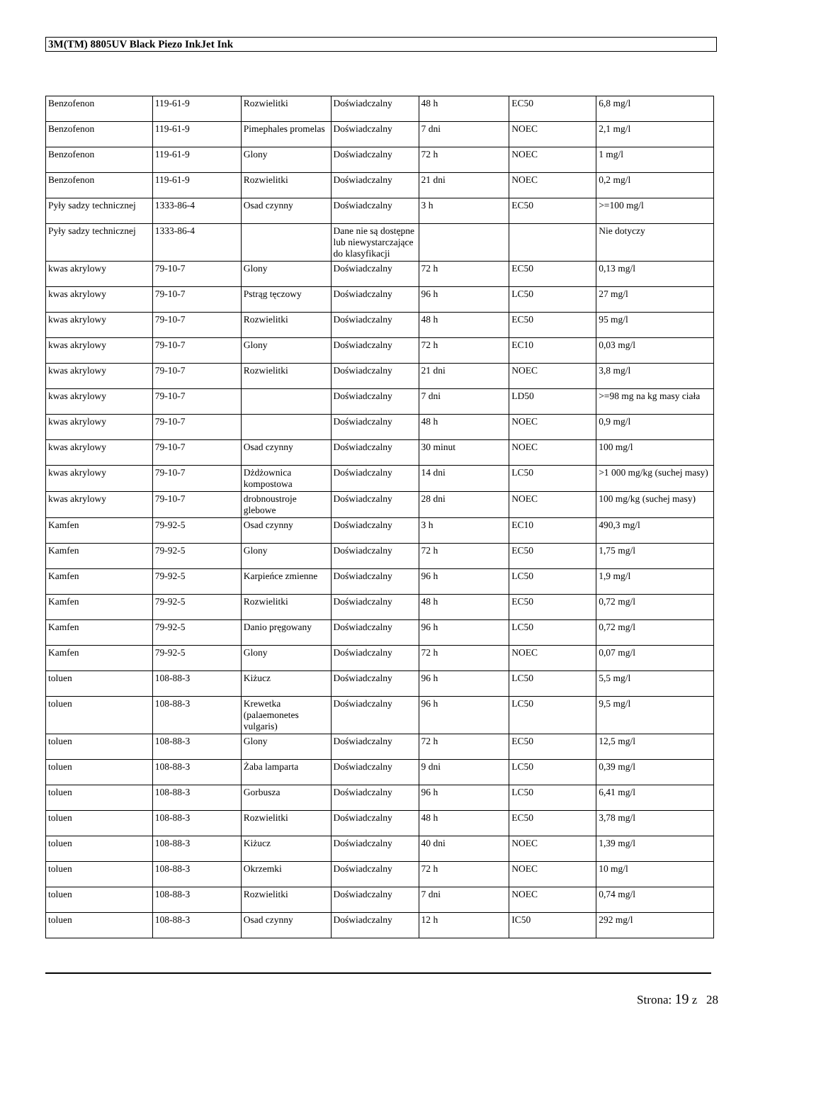3M(TM) 8805UV Black Piezo InkJet Ink
| Benzofenon | 119-61-9 | Rozwielitki | Doświadczalny | 48 h | EC50 | 6,8 mg/l |
| Benzofenon | 119-61-9 | Pimephales promelas | Doświadczalny | 7 dni | NOEC | 2,1 mg/l |
| Benzofenon | 119-61-9 | Glony | Doświadczalny | 72 h | NOEC | 1 mg/l |
| Benzofenon | 119-61-9 | Rozwielitki | Doświadczalny | 21 dni | NOEC | 0,2 mg/l |
| Pyły sadzy technicznej | 1333-86-4 | Osad czynny | Doświadczalny | 3 h | EC50 | >=100 mg/l |
| Pyły sadzy technicznej | 1333-86-4 | | Dane nie są dostępne lub niewystarczające do klasyfikacji | | | Nie dotyczy |
| kwas akrylowy | 79-10-7 | Glony | Doświadczalny | 72 h | EC50 | 0,13 mg/l |
| kwas akrylowy | 79-10-7 | Pstrąg tęczowy | Doświadczalny | 96 h | LC50 | 27 mg/l |
| kwas akrylowy | 79-10-7 | Rozwielitki | Doświadczalny | 48 h | EC50 | 95 mg/l |
| kwas akrylowy | 79-10-7 | Glony | Doświadczalny | 72 h | EC10 | 0,03 mg/l |
| kwas akrylowy | 79-10-7 | Rozwielitki | Doświadczalny | 21 dni | NOEC | 3,8 mg/l |
| kwas akrylowy | 79-10-7 | | Doświadczalny | 7 dni | LD50 | >=98 mg na kg masy ciała |
| kwas akrylowy | 79-10-7 | | Doświadczalny | 48 h | NOEC | 0,9 mg/l |
| kwas akrylowy | 79-10-7 | Osad czynny | Doświadczalny | 30 minut | NOEC | 100 mg/l |
| kwas akrylowy | 79-10-7 | Dżdżownica kompostowa | Doświadczalny | 14 dni | LC50 | >1 000 mg/kg (suchej masy) |
| kwas akrylowy | 79-10-7 | drobnoustroje glebowe | Doświadczalny | 28 dni | NOEC | 100 mg/kg (suchej masy) |
| Kamfen | 79-92-5 | Osad czynny | Doświadczalny | 3 h | EC10 | 490,3 mg/l |
| Kamfen | 79-92-5 | Glony | Doświadczalny | 72 h | EC50 | 1,75 mg/l |
| Kamfen | 79-92-5 | Karpieńce zmienne | Doświadczalny | 96 h | LC50 | 1,9 mg/l |
| Kamfen | 79-92-5 | Rozwielitki | Doświadczalny | 48 h | EC50 | 0,72 mg/l |
| Kamfen | 79-92-5 | Danio pręgowany | Doświadczalny | 96 h | LC50 | 0,72 mg/l |
| Kamfen | 79-92-5 | Glony | Doświadczalny | 72 h | NOEC | 0,07 mg/l |
| toluen | 108-88-3 | Kiżucz | Doświadczalny | 96 h | LC50 | 5,5 mg/l |
| toluen | 108-88-3 | Krewetka (palaemonetes vulgaris) | Doświadczalny | 96 h | LC50 | 9,5 mg/l |
| toluen | 108-88-3 | Glony | Doświadczalny | 72 h | EC50 | 12,5 mg/l |
| toluen | 108-88-3 | Żaba lamparta | Doświadczalny | 9 dni | LC50 | 0,39 mg/l |
| toluen | 108-88-3 | Gorbusza | Doświadczalny | 96 h | LC50 | 6,41 mg/l |
| toluen | 108-88-3 | Rozwielitki | Doświadczalny | 48 h | EC50 | 3,78 mg/l |
| toluen | 108-88-3 | Kiżucz | Doświadczalny | 40 dni | NOEC | 1,39 mg/l |
| toluen | 108-88-3 | Okrzemki | Doświadczalny | 72 h | NOEC | 10 mg/l |
| toluen | 108-88-3 | Rozwielitki | Doświadczalny | 7 dni | NOEC | 0,74 mg/l |
| toluen | 108-88-3 | Osad czynny | Doświadczalny | 12 h | IC50 | 292 mg/l |
Strona: 19 z 28